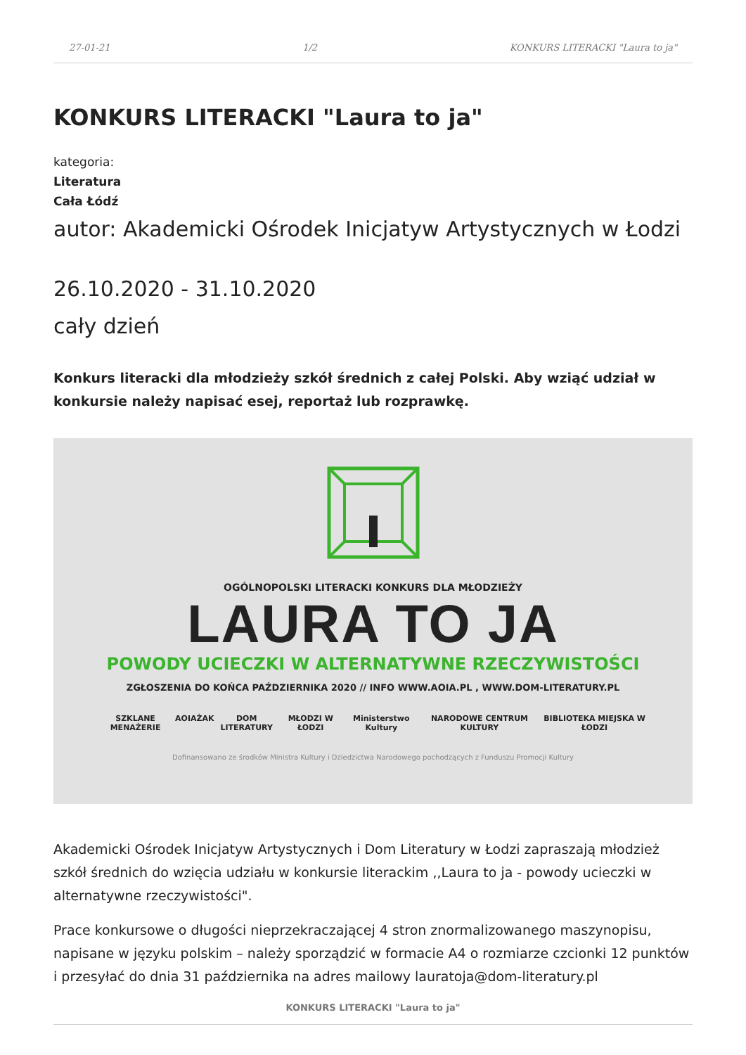27-01-21 1/2 KONKURS LITERACKI "Laura to ja"
KONKURS LITERACKI "Laura to ja"
kategoria:
Literatura
Cała Łódź
autor: Akademicki Ośrodek Inicjatyw Artystycznych w Łodzi
26.10.2020 - 31.10.2020
cały dzień
Konkurs literacki dla młodzieży szkół średnich z całej Polski. Aby wziąć udział w konkursie należy napisać esej, reportaż lub rozprawkę.
OGÓLNOPOLSKI LITERACKI KONKURS DLA MŁODZIEŻY
LAURA TO JA
POWODY UCIECZKI W ALTERNATYWNE RZECZYWISTOŚCI
ZGŁOSZENIA DO KOŃCA PAŹDZIERNIKA 2020 // INFO WWW.AOIA.PL , WWW.DOM-LITERATURY.PL
SZKLANE MENAŻERIE AOIA ŻAK DOM LITERATURY MŁODZI W ŁODZI Ministerstwo Kultury NARODOWE CENTRUM KULTURY BIBLIOTEKA MIEJSKA W ŁODZI
Dofinansowano ze środków Ministra Kultury i Dziedzictwa Narodowego pochodzących z Funduszu Promocji Kultury
Akademicki Ośrodek Inicjatyw Artystycznych i Dom Literatury w Łodzi zapraszają młodzież szkół średnich do wzięcia udziału w konkursie literackim ,,Laura to ja - powody ucieczki w alternatywne rzeczywistości".
Prace konkursowe o długości nieprzekraczającej 4 stron znormalizowanego maszynopisu, napisane w języku polskim – należy sporządzić w formacie A4 o rozmiarze czcionki 12 punktów i przesyłać do dnia 31 października na adres mailowy lauratoja@dom-literatury.pl
KONKURS LITERACKI "Laura to ja"